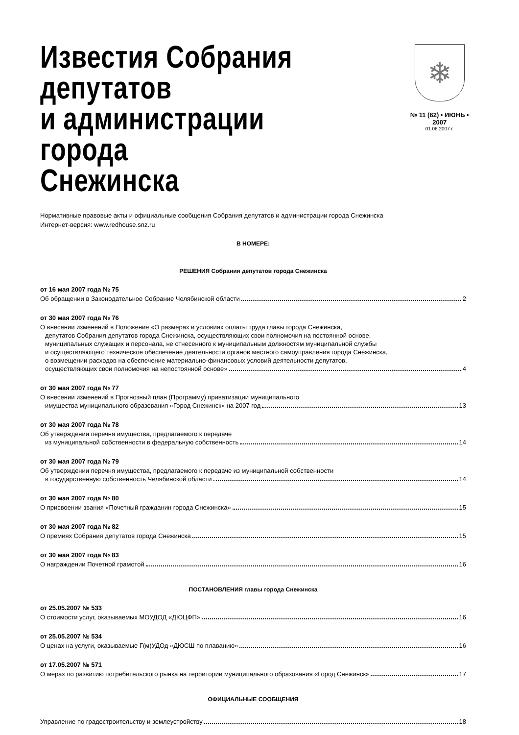Известия Собрания депутатов
и администрации города
Снежинска
❄
№ 11 (62) • ИЮНЬ • 2007
01.06.2007 г.
Нормативные правовые акты и официальные сообщения Собрания депутатов и администрации города Снежинска
Интернет-версия: www.redhouse.snz.ru
В НОМЕРЕ:
РЕШЕНИЯ Собрания депутатов города Снежинска
от 16 мая 2007 года № 75
Об обращении в Законодательное Собрание Челябинской области 2
от 30 мая 2007 года № 76
О внесении изменений в Положение «О размерах и условиях оплаты труда главы города Снежинска,
депутатов Собрания депутатов города Снежинска, осуществляющих свои полномочия на постоянной основе,
муниципальных служащих и персонала, не отнесенного к муниципальным должностям муниципальной службы
и осуществляющего техническое обеспечение деятельности органов местного самоуправления города Снежинска,
о возмещении расходов на обеспечение материально-финансовых условий деятельности депутатов,
осуществляющих свои полномочия на непостоянной основе» 4
от 30 мая 2007 года № 77
О внесении изменений в Прогнозный план (Программу) приватизации муниципального
имущества муниципального образования «Город Снежинск» на 2007 год 13
от 30 мая 2007 года № 78
Об утверждении перечня имущества, предлагаемого к передаче
из муниципальной собственности в федеральную собственность 14
от 30 мая 2007 года № 79
Об утверждении перечня имущества, предлагаемого к передаче из муниципальной собственности
в государственную собственность Челябинской области 14
от 30 мая 2007 года № 80
О присвоении звания «Почетный гражданин города Снежинска» 15
от 30 мая 2007 года № 82
О премиях Собрания депутатов города Снежинска 15
от 30 мая 2007 года № 83
О награждении Почетной грамотой 16
ПОСТАНОВЛЕНИЯ главы города Снежинска
от 25.05.2007 № 533
О стоимости услуг, оказываемых МОУДОД «ДЮЦФП» 16
от 25.05.2007 № 534
О ценах на услуги, оказываемые Г(м)УДОд «ДЮСШ по плаванию» 16
от 17.05.2007 № 571
О мерах по развитию потребительского рынка на территории муниципального образования «Город Снежинск» 17
ОФИЦИАЛЬНЫЕ СООБЩЕНИЯ
Управление по градостроительству и землеустройству 18